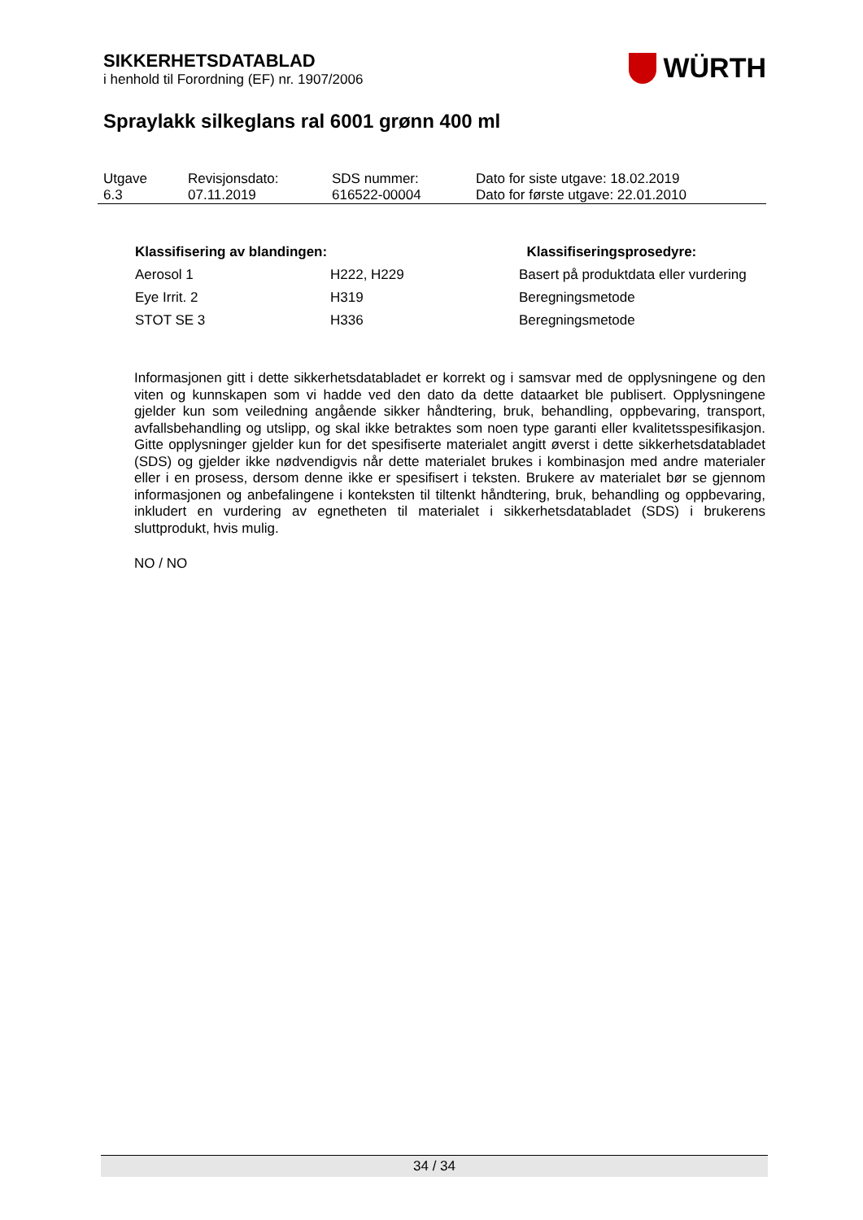SIKKERHETSDATABLAD
i henhold til Forordning (EF) nr. 1907/2006
WÜRTH
Spraylakk silkeglans ral 6001 grønn 400 ml
| Utgave 6.3 | Revisjonsdato: 07.11.2019 | SDS nummer: 616522-00004 | Dato for siste utgave: 18.02.2019 Dato for første utgave: 22.01.2010 |
| Klassifisering av blandingen: | | Klassifiseringsprosedyre: |
| --- | --- | --- |
| Aerosol 1 | H222, H229 | Basert på produktdata eller vurdering |
| Eye Irrit. 2 | H319 | Beregningsmetode |
| STOT SE 3 | H336 | Beregningsmetode |
Informasjonen gitt i dette sikkerhetsdatabladet er korrekt og i samsvar med de opplysningene og den viten og kunnskapen som vi hadde ved den dato da dette dataarket ble publisert. Opplys­ningene gjelder kun som veiledning angående sikker håndtering, bruk, behandling, oppbevaring, transport, avfallsbehandling og utslipp, og skal ikke betraktes som noen type garanti eller kvali­tetsspesifikasjon. Gitte opplysninger gjelder kun for det spesifiserte materialet angitt øverst i dette sikkerhetsdatabladet (SDS) og gjelder ikke nødvendigvis når dette materialet brukes i kombina­sjon med andre materialer eller i en prosess, dersom denne ikke er spesifisert i teksten. Brukere av materialet bør se gjennom informasjonen og anbefalingene i konteksten til tiltenkt håndtering, bruk, behandling og oppbevaring, inkludert en vurdering av egnetheten til materialet i sikkerhets­databladet (SDS) i brukerens sluttprodukt, hvis mulig.
NO / NO
34 / 34